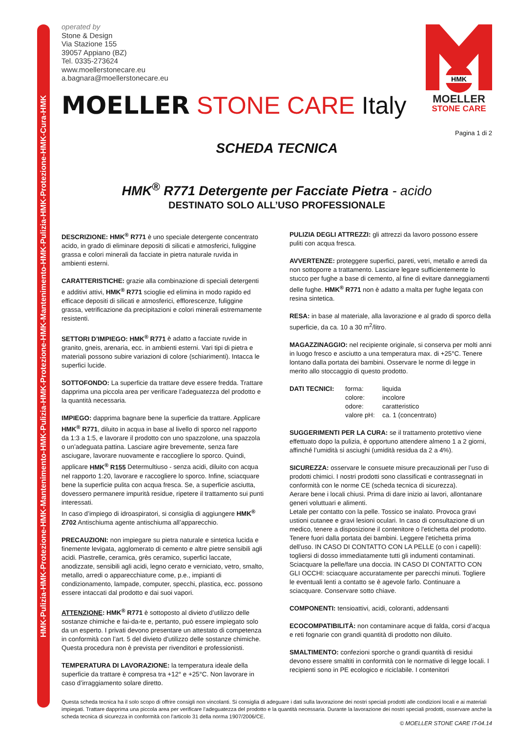HMK-Pulizia-HMK-Protezione-HMK-Mantenimento-HMK-Pulizia-HMK-Protezione-HMK-Mantenimento-HMK-Pulizia-HMK-Protezione-HMK-Cura-HMK
HMK
MOELLER
STONE CARE
operated by
Stone & Design
Via Stazione 155
39057 Appiano (BZ)
Tel. 0335-273624
www.moellerstonecare.eu
a.bagnara@moellerstonecare.eu
MOELLER STONE CARE Italy
Pagina 1 di 2
SCHEDA TECNICA
HMK<sup>®</sup> R771 Detergente per Facciate Pietra - acido
DESTINATO SOLO ALL’USO PROFESSIONALE
DESCRIZIONE: HMK<sup>®</sup> R771 è uno speciale detergente concentrato acido, in grado di eliminare depositi di silicati e atmosferici, fuliggine grassa e colori minerali da facciate in pietra naturale ruvida in ambienti esterni.
CARATTERISTICHE: grazie alla combinazione di speciali detergenti e additivi attivi, HMK<sup>®</sup> R771 scioglie ed elimina in modo rapido ed efficace depositi di silicati e atmosferici, efflorescenze, fuliggine grassa, vetrificazione da precipitazioni e colori minerali estremamente resistenti.
SETTORI D’IMPIEGO: HMK<sup>®</sup> R771 è adatto a facciate ruvide in granito, gneis, arenaria, ecc. in ambienti esterni. Vari tipi di pietra e materiali possono subire variazioni di colore (schiarimenti). Intacca le superfici lucide.
SOTTOFONDO: La superficie da trattare deve essere fredda. Trattare dapprima una piccola area per verificare l’adeguatezza del prodotto e la quantità necessaria.
IMPIEGO: dapprima bagnare bene la superficie da trattare. Applicare HMK<sup>®</sup> R771, diluito in acqua in base al livello di sporco nel rapporto da 1:3 a 1:5, e lavorare il prodotto con uno spazzolone, una spazzola o un’adeguata pattina. Lasciare agire brevemente, senza fare asciugare, lavorare nuovamente e raccogliere lo sporco. Quindi, applicare HMK<sup>®</sup> R155 Determultiuso - senza acidi, diluito con acqua nel rapporto 1:20, lavorare e raccogliere lo sporco. Infine, sciacquare bene la superficie pulita con acqua fresca. Se, a superficie asciutta, dovessero permanere impurità residue, ripetere il trattamento sui punti interessati.
In caso d’impiego di idroaspiratori, si consiglia di aggiungere HMK<sup>®</sup> Z702 Antischiuma agente antischiuma all’apparecchio.
PRECAUZIONI: non impiegare su pietra naturale e sintetica lucida e finemente levigata, agglomerato di cemento e altre pietre sensibili agli acidi. Piastrelle, ceramica, grès ceramico, superfici laccate, anodizzate, sensibili agli acidi, legno cerato e verniciato, vetro, smalto, metallo, arredi o apparecchiature come, p.e., impianti di condizionamento, lampade, computer, specchi, plastica, ecc. possono essere intaccati dal prodotto e dai suoi vapori.
ATTENZIONE: HMK<sup>®</sup> R771 è sottoposto al divieto d’utilizzo delle sostanze chimiche e fai-da-te e, pertanto, può essere impiegato solo da un esperto. I privati devono presentare un attestato di competenza in conformità con l’art. 5 del divieto d’utilizzo delle sostanze chimiche. Questa procedura non è prevista per rivenditori e professionisti.
TEMPERATURA DI LAVORAZIONE: la temperatura ideale della superficie da trattare è compresa tra +12° e +25°C. Non lavorare in caso d’irraggiamento solare diretto.
PULIZIA DEGLI ATTREZZI: gli attrezzi da lavoro possono essere puliti con acqua fresca.
AVVERTENZE: proteggere superfici, pareti, vetri, metallo e arredi da non sottoporre a trattamento. Lasciare legare sufficientemente lo stucco per fughe a base di cemento, al fine di evitare danneggiamenti delle fughe. HMK<sup>®</sup> R771 non è adatto a malta per fughe legata con resina sintetica.
RESA: in base al materiale, alla lavorazione e al grado di sporco della superficie, da ca. 10 a 30 m<sup>2</sup>/litro.
MAGAZZINAGGIO: nel recipiente originale, si conserva per molti anni in luogo fresco e asciutto a una temperatura max. di +25°C. Tenere lontano dalla portata dei bambini. Osservare le norme di legge in merito allo stoccaggio di questo prodotto.
DATI TECNICI: forma:
colore:
odore:
valore pH:
liquida
incolore
caratteristico
ca. 1 (concentrato)
SUGGERIMENTI PER LA CURA: se il trattamento protettivo viene effettuato dopo la pulizia, è opportuno attendere almeno 1 a 2 giorni, affinché l’umidità si asciughi (umidità residua da 2 a 4%).
SICUREZZA: osservare le consuete misure precauzionali per l’uso di prodotti chimici. I nostri prodotti sono classificati e contrassegnati in conformità con le norme CE (scheda tecnica di sicurezza).
Aerare bene i locali chiusi. Prima di dare inizio ai lavori, allontanare generi voluttuari e alimenti.
Letale per contatto con la pelle. Tossico se inalato. Provoca gravi ustioni cutanee e gravi lesioni oculari. In caso di consultazione di un medico, tenere a disposizione il contenitore o l'etichetta del prodotto. Tenere fuori dalla portata dei bambini. Leggere l'etichetta prima dell'uso. IN CASO DI CONTATTO CON LA PELLE (o con i capelli): togliersi di dosso immediatamente tutti gli indumenti contaminati. Sciacquare la pelle/fare una doccia. IN CASO DI CONTATTO CON GLI OCCHI: sciacquare accuratamente per parecchi minuti. Togliere le eventuali lenti a contatto se è agevole farlo. Continuare a sciacquare. Conservare sotto chiave.
COMPONENTI: tensioattivi, acidi, coloranti, addensanti
ECOCOMPATIBILITÀ: non contaminare acque di falda, corsi d’acqua e reti fognarie con grandi quantità di prodotto non diluito.
SMALTIMENTO: confezioni sporche o grandi quantità di residui devono essere smaltiti in conformità con le normative di legge locali. I recipienti sono in PE ecologico e riciclabile. I contenitori
Questa scheda tecnica ha il solo scopo di offrire consigli non vincolanti. Si consiglia di adeguare i dati sulla lavorazione dei nostri speciali prodotti alle condizioni locali e ai materiali impiegati. Trattare dapprima una piccola area per verificare l’adeguatezza del prodotto e la quantità necessaria. Durante la lavorazione dei nostri speciali prodotti, osservare anche la scheda tecnica di sicurezza in conformità con l’articolo 31 della norma 1907/2006/CE.
© MOELLER STONE CARE IT-04.14